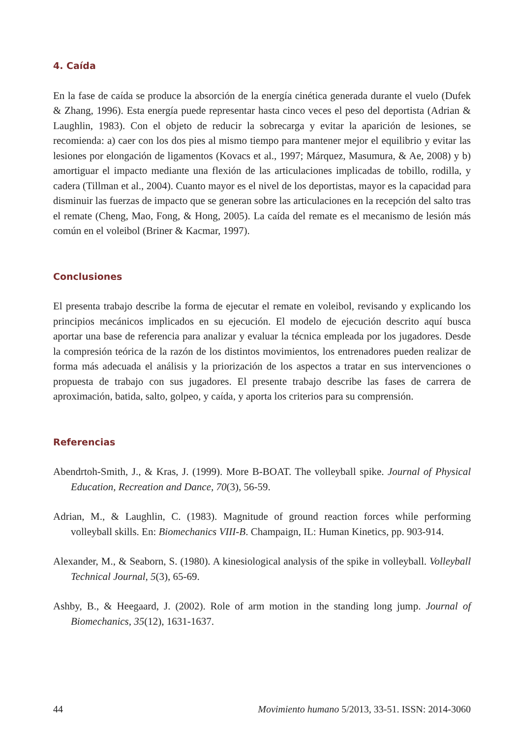4. Caída
En la fase de caída se produce la absorción de la energía cinética generada durante el vuelo (Dufek & Zhang, 1996). Esta energía puede representar hasta cinco veces el peso del deportista (Adrian & Laughlin, 1983). Con el objeto de reducir la sobrecarga y evitar la aparición de lesiones, se recomienda: a) caer con los dos pies al mismo tiempo para mantener mejor el equilibrio y evitar las lesiones por elongación de ligamentos (Kovacs et al., 1997; Márquez, Masumura, & Ae, 2008) y b) amortiguar el impacto mediante una flexión de las articulaciones implicadas de tobillo, rodilla, y cadera (Tillman et al., 2004). Cuanto mayor es el nivel de los deportistas, mayor es la capacidad para disminuir las fuerzas de impacto que se generan sobre las articulaciones en la recepción del salto tras el remate (Cheng, Mao, Fong, & Hong, 2005). La caída del remate es el mecanismo de lesión más común en el voleibol (Briner & Kacmar, 1997).
Conclusiones
El presenta trabajo describe la forma de ejecutar el remate en voleibol, revisando y explicando los principios mecánicos implicados en su ejecución. El modelo de ejecución descrito aquí busca aportar una base de referencia para analizar y evaluar la técnica empleada por los jugadores. Desde la compresión teórica de la razón de los distintos movimientos, los entrenadores pueden realizar de forma más adecuada el análisis y la priorización de los aspectos a tratar en sus intervenciones o propuesta de trabajo con sus jugadores. El presente trabajo describe las fases de carrera de aproximación, batida, salto, golpeo, y caída, y aporta los criterios para su comprensión.
Referencias
Abendrtoh-Smith, J., & Kras, J. (1999). More B-BOAT. The volleyball spike. Journal of Physical Education, Recreation and Dance, 70(3), 56-59.
Adrian, M., & Laughlin, C. (1983). Magnitude of ground reaction forces while performing volleyball skills. En: Biomechanics VIII-B. Champaign, IL: Human Kinetics, pp. 903-914.
Alexander, M., & Seaborn, S. (1980). A kinesiological analysis of the spike in volleyball. Volleyball Technical Journal, 5(3), 65-69.
Ashby, B., & Heegaard, J. (2002). Role of arm motion in the standing long jump. Journal of Biomechanics, 35(12), 1631-1637.
44 Movimiento humano 5/2013, 33-51. ISSN: 2014-3060